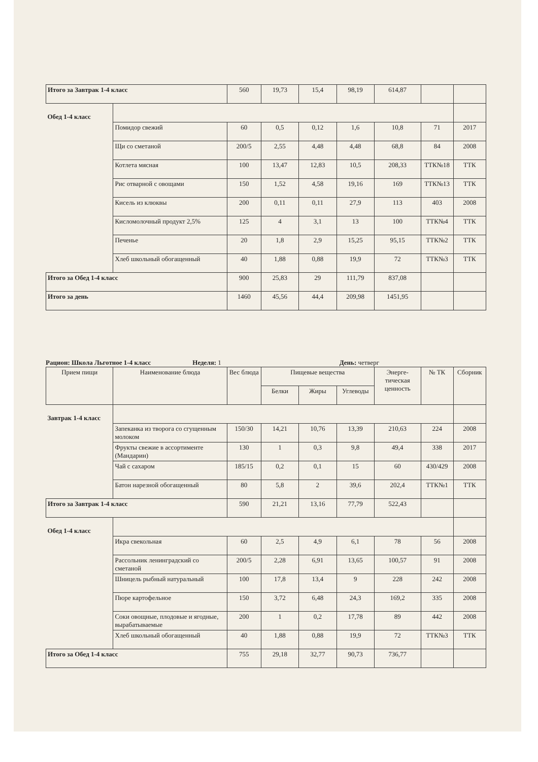| Итого за Завтрак 1-4 класс | | 560 | 19,73 | 15,4 | 98,19 | 614,87 | | |
| Обед 1-4 класс | | | | | | | | |
| | Помидор свежий | 60 | 0,5 | 0,12 | 1,6 | 10,8 | 71 | 2017 |
| | Щи со сметаной | 200/5 | 2,55 | 4,48 | 4,48 | 68,8 | 84 | 2008 |
| | Котлета мясная | 100 | 13,47 | 12,83 | 10,5 | 208,33 | ТТК№18 | ТТК |
| | Рис отварной с овощами | 150 | 1,52 | 4,58 | 19,16 | 169 | ТТК№13 | ТТК |
| | Кисель из клюквы | 200 | 0,11 | 0,11 | 27,9 | 113 | 403 | 2008 |
| | Кисломолочный продукт 2,5% | 125 | 4 | 3,1 | 13 | 100 | ТТК№4 | ТТК |
| | Печенье | 20 | 1,8 | 2,9 | 15,25 | 95,15 | ТТК№2 | ТТК |
| | Хлеб школьный обогащенный | 40 | 1,88 | 0,88 | 19,9 | 72 | ТТК№3 | ТТК |
| Итого за Обед 1-4 класс | | 900 | 25,83 | 29 | 111,79 | 837,08 | | |
| Итого за день | | 1460 | 45,56 | 44,4 | 209,98 | 1451,95 | | |
Рацион: Школа Льготное 1-4 класс
Неделя: 1 День: четверг
| Прием пищи | Наименование блюда | Вес блюда | Пищевые вещества | | | Энерге-тическая ценность | № ТК | Сборник |
| --- | --- | --- | --- | --- | --- | --- | --- | --- |
| | | | Белки | Жиры | Углеводы | | | |
| Завтрак 1-4 класс | | | | | | | | |
| | Запеканка из творога со сгущенным молоком | 150/30 | 14,21 | 10,76 | 13,39 | 210,63 | 224 | 2008 |
| | Фрукты свежие в ассортименте (Мандарин) | 130 | 1 | 0,3 | 9,8 | 49,4 | 338 | 2017 |
| | Чай с сахаром | 185/15 | 0,2 | 0,1 | 15 | 60 | 430/429 | 2008 |
| | Батон нарезной обогащенный | 80 | 5,8 | 2 | 39,6 | 202,4 | ТТК№1 | ТТК |
| Итого за Завтрак 1-4 класс | | 590 | 21,21 | 13,16 | 77,79 | 522,43 | | |
| Обед 1-4 класс | | | | | | | | |
| | Икра свекольная | 60 | 2,5 | 4,9 | 6,1 | 78 | 56 | 2008 |
| | Рассольник ленинградский со сметаной | 200/5 | 2,28 | 6,91 | 13,65 | 100,57 | 91 | 2008 |
| | Шницель рыбный натуральный | 100 | 17,8 | 13,4 | 9 | 228 | 242 | 2008 |
| | Пюре картофельное | 150 | 3,72 | 6,48 | 24,3 | 169,2 | 335 | 2008 |
| | Соки овощные, плодовые и ягодные, вырабатываемые | 200 | 1 | 0,2 | 17,78 | 89 | 442 | 2008 |
| | Хлеб школьный обогащенный | 40 | 1,88 | 0,88 | 19,9 | 72 | ТТК№3 | ТТК |
| Итого за Обед 1-4 класс | | 755 | 29,18 | 32,77 | 90,73 | 736,77 | | |